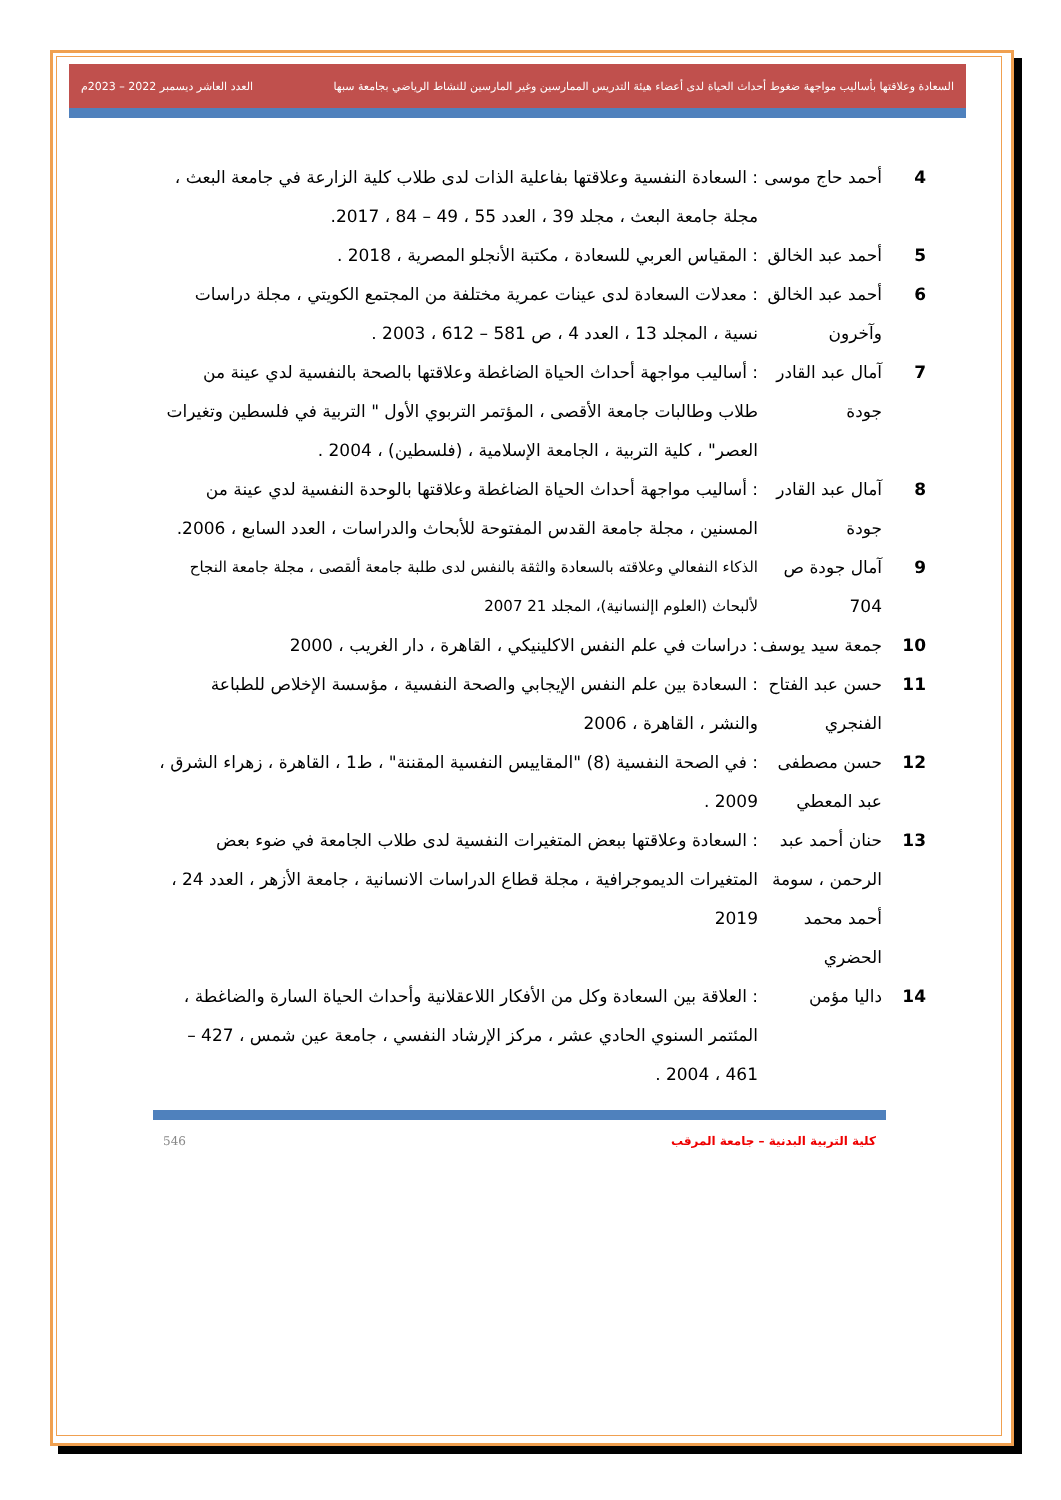السعادة وعلاقتها بأساليب مواجهة ضغوط أحداث الحياة لدى أعضاء هيئة التدريس الممارسين وغير المارسين للنشاط الرياضي بجامعة سبها العدد العاشر ديسمبر 2022 – 2023م
4 أحمد حاج موسى: السعادة النفسية وعلاقتها بفاعلية الذات لدى طلاب كلية الزارعة في جامعة البعث ، مجلة جامعة البعث ، مجلد 39 ، العدد 55 ، 49 – 84 ، 2017.
5 أحمد عبد الخالق: المقياس العربي للسعادة ، مكتبة الأنجلو المصرية ، 2018 .
6 أحمد عبد الخالق وآخرون: معدلات السعادة لدى عينات عمرية مختلفة من المجتمع الكويتي ، مجلة دراسات نسية ، المجلد 13 ، العدد 4 ، ص 581 – 612 ، 2003 .
7 آمال عبد القادر جودة: أساليب مواجهة أحداث الحياة الضاغطة وعلاقتها بالصحة بالنفسية لدي عينة من طلاب وطالبات جامعة الأقصى ، المؤتمر التربوي الأول " التربية في فلسطين وتغيرات العصر" ، كلية التربية ، الجامعة الإسلامية ، (فلسطين) ، 2004 .
8 آمال عبد القادر جودة: أساليب مواجهة أحداث الحياة الضاغطة وعلاقتها بالوحدة النفسية لدي عينة من المسنين ، مجلة جامعة القدس المفتوحة للأبحاث والدراسات ، العدد السابع ، 2006.
9 آمال جودة ص 704 الذكاء النفعالي وعلاقته بالسعادة والثقة بالنفس لدى طلبة جامعة ألقصى ، مجلة جامعة النجاح لألبحاث (العلوم اإلنسانية)، المجلد 21 2007
10 جمعة سيد يوسف: دراسات في علم النفس الاكلينيكي ، القاهرة ، دار الغريب ، 2000
11 حسن عبد الفتاح الفنجري: السعادة بين علم النفس الإيجابي والصحة النفسية ، مؤسسة الإخلاص للطباعة والنشر ، القاهرة ، 2006
12 حسن مصطفى عبد المعطي: في الصحة النفسية (8) "المقاييس النفسية المقننة" ، ط1 ، القاهرة ، زهراء الشرق ، 2009 .
13 حنان أحمد عبد الرحمن ، سومة أحمد محمد الحضري: السعادة وعلاقتها ببعض المتغيرات النفسية لدى طلاب الجامعة في ضوء بعض المتغيرات الديموجرافية ، مجلة قطاع الدراسات الانسانية ، جامعة الأزهر ، العدد 24 ، 2019
14 داليا مؤمن: العلاقة بين السعادة وكل من الأفكار اللاعقلانية وأحداث الحياة السارة والضاغطة ، المئتمر السنوي الحادي عشر ، مركز الإرشاد النفسي ، جامعة عين شمس ، 427 – 461 ، 2004 .
كلية التربية البدنية – جامعة المرقب 546